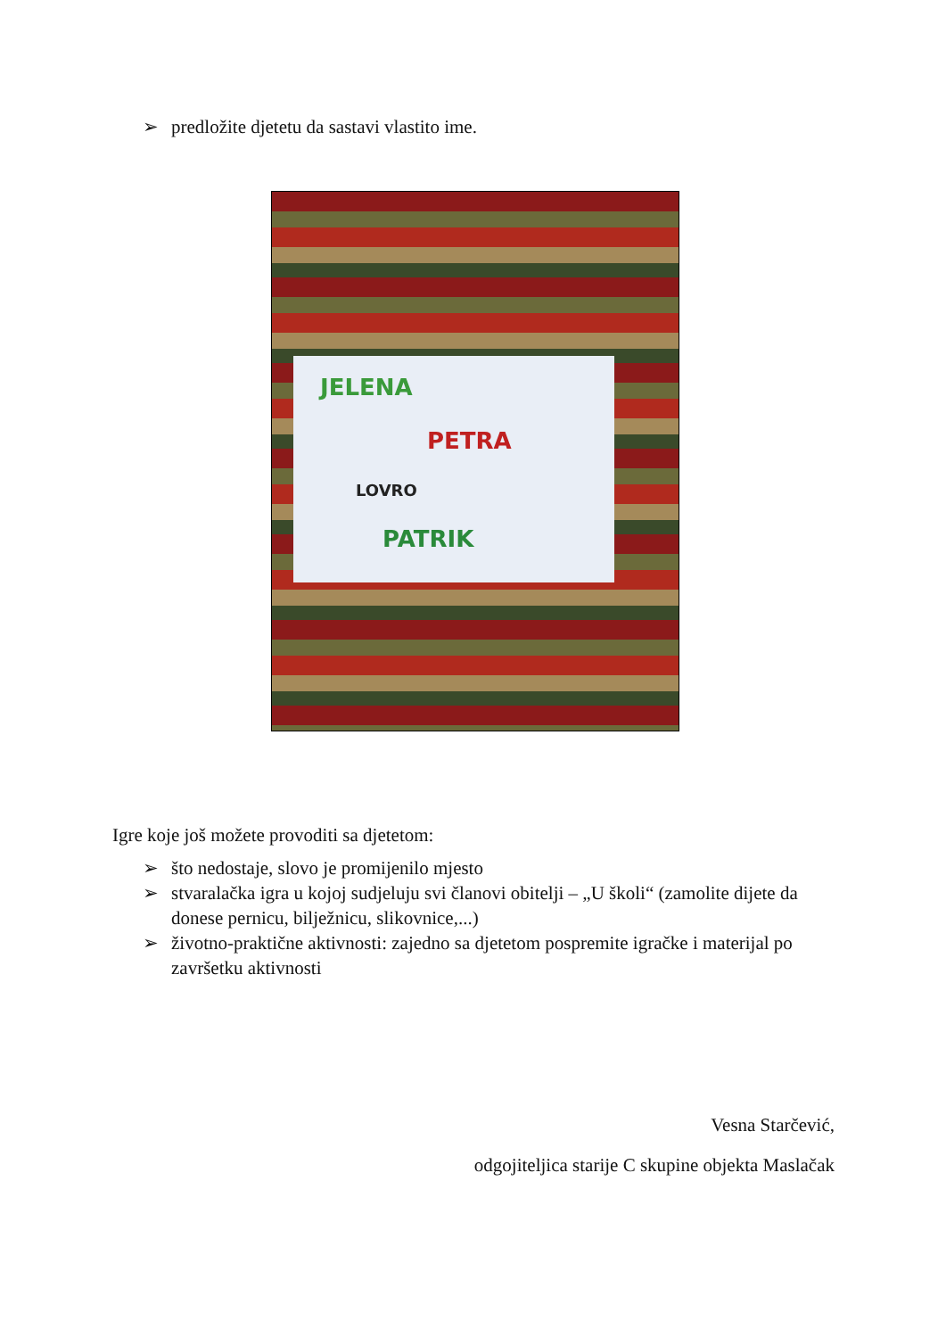➢ predložite djetetu da sastavi vlastito ime.
JELENA
PETRA
LOVRO
PATRIK
Igre koje još možete provoditi sa djetetom:
➢ što nedostaje, slovo je promijenilo mjesto
➢ stvaralačka igra u kojoj sudjeluju svi članovi obitelji – „U školi“ (zamolite dijete da donese pernicu, bilježnicu, slikovnice,...)
➢ životno-praktične aktivnosti: zajedno sa djetetom pospremite igračke i materijal po završetku aktivnosti
Vesna Starčević,
odgojiteljica starije C skupine objekta Maslačak